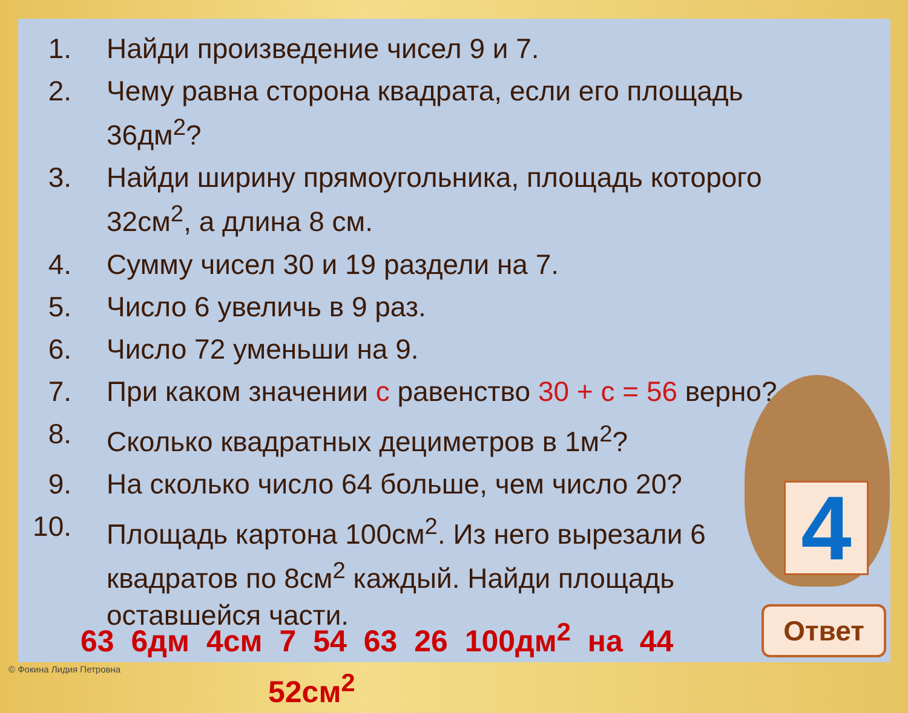1. Найди произведение чисел 9 и 7.
2. Чему равна сторона квадрата, если его площадь 36дм<sup>2</sup>?
3. Найди ширину прямоугольника, площадь которого 32см<sup>2</sup>, а длина 8 см.
4. Сумму чисел 30 и 19 раздели на 7.
5. Число 6 увеличь в 9 раз.
6. Число 72 уменьши на 9.
7. При каком значении с равенство 30 + с = 56 верно?
8. Сколько квадратных дециметров в 1м<sup>2</sup>?
9. На сколько число 64 больше, чем число 20?
10. Площадь картона 100см<sup>2</sup>. Из него вырезали 6 квадратов по 8см<sup>2</sup> каждый. Найди площадь оставшейся части.
4
63 6дм 4см 7 54 63 26 100дм<sup>2</sup> на 44 52см<sup>2</sup>
Ответ
© Фокина Лидия Петровна